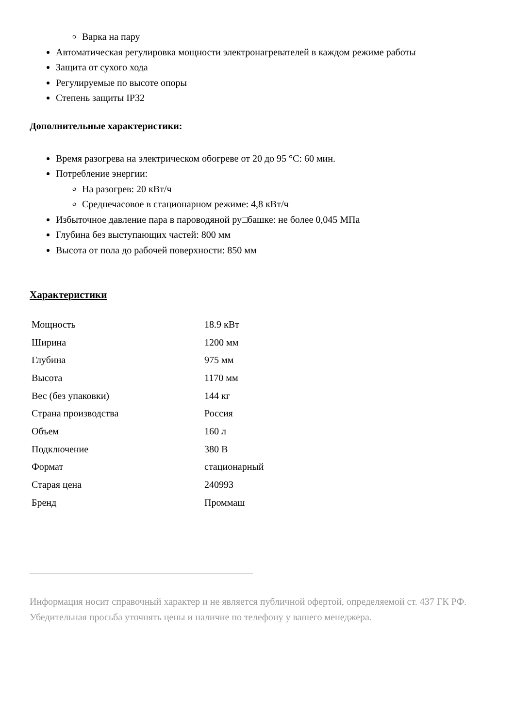Варка на пару
Автоматическая регулировка мощности электронагревателей в каждом режиме работы
Защита от сухого хода
Регулируемые по высоте опоры
Степень защиты IP32
Дополнительные характеристики:
Время разогрева на электрическом обогреве от 20 до 95 °C: 60 мин.
Потребление энергии:
На разогрев: 20 кВт/ч
Среднечасовое в стационарном режиме: 4,8 кВт/ч
Избыточное давление пара в пароводяной ру□башке: не более 0,045 МПа
Глубина без выступающих частей: 800 мм
Высота от пола до рабочей поверхности: 850 мм
Характеристики
| Мощность | 18.9 кВт |
| Ширина | 1200 мм |
| Глубина | 975 мм |
| Высота | 1170 мм |
| Вес (без упаковки) | 144 кг |
| Страна производства | Россия |
| Объем | 160 л |
| Подключение | 380 В |
| Формат | стационарный |
| Старая цена | 240993 |
| Бренд | Проммаш |
Информация носит справочный характер и не является публичной офертой, определяемой ст. 437 ГК РФ. Убедительная просьба уточнять цены и наличие по телефону у вашего менеджера.